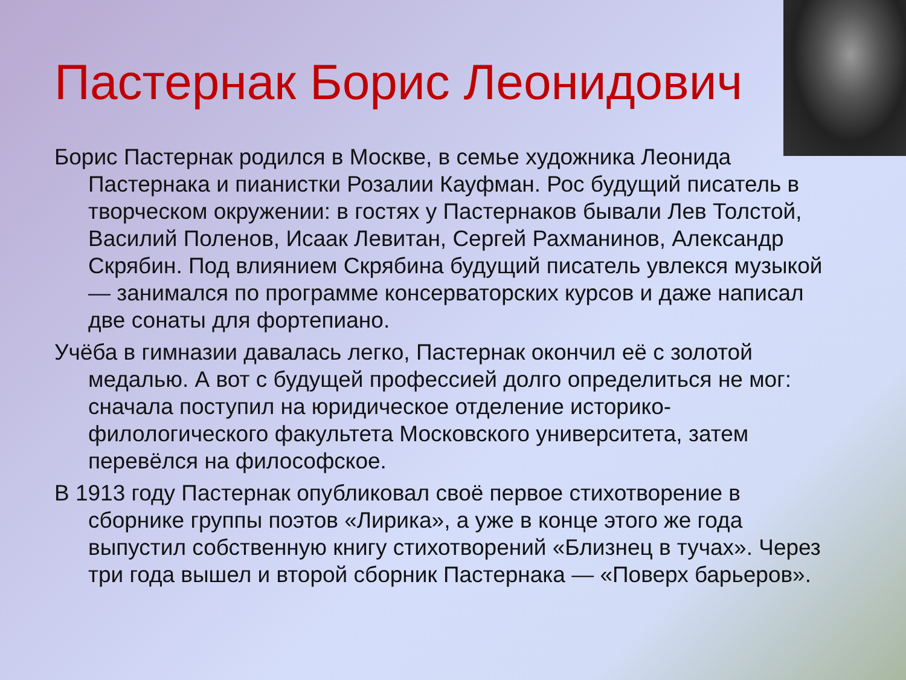Пастернак Борис Леонидович
Борис Пастернак родился в Москве, в семье художника Леонида Пастернака и пианистки Розалии Кауфман. Рос будущий писатель в творческом окружении: в гостях у Пастернаков бывали Лев Толстой, Василий Поленов, Исаак Левитан, Сергей Рахманинов, Александр Скрябин. Под влиянием Скрябина будущий писатель увлекся музыкой — занимался по программе консерваторских курсов и даже написал две сонаты для фортепиано.
Учёба в гимназии давалась легко, Пастернак окончил её с золотой медалью. А вот с будущей профессией долго определиться не мог: сначала поступил на юридическое отделение историко-филологического факультета Московского университета, затем перевёлся на философское.
В 1913 году Пастернак опубликовал своё первое стихотворение в сборнике группы поэтов «Лирика», а уже в конце этого же года выпустил собственную книгу стихотворений «Близнец в тучах». Через три года вышел и второй сборник Пастернака — «Поверх барьеров».